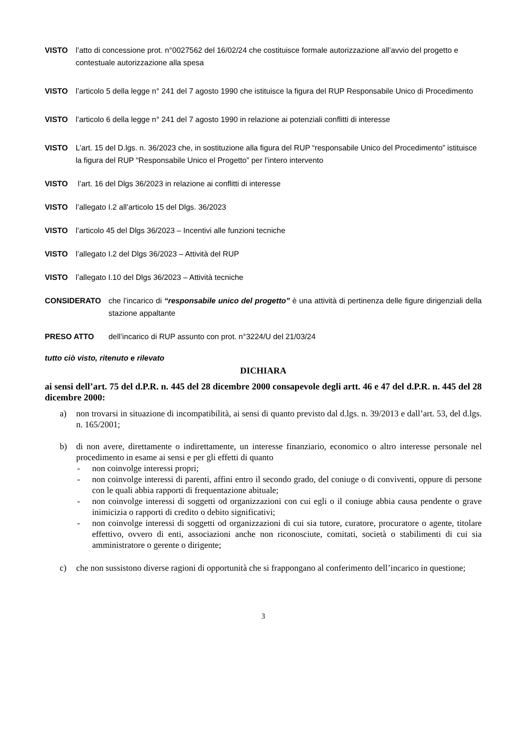VISTO l’atto di concessione prot. n°0027562 del 16/02/24 che costituisce formale autorizzazione all’avvio del progetto e contestuale autorizzazione alla spesa
VISTO l’articolo 5 della legge n° 241 del 7 agosto 1990 che istituisce la figura del RUP Responsabile Unico di Procedimento
VISTO l’articolo 6 della legge n° 241 del 7 agosto 1990 in relazione ai potenziali conflitti di interesse
VISTO L’art. 15 del D.lgs. n. 36/2023 che, in sostituzione alla figura del RUP “responsabile Unico del Procedimento” istituisce la figura del RUP “Responsabile Unico el Progetto” per l’intero intervento
VISTO l’art. 16 del Dlgs 36/2023 in relazione ai conflitti di interesse
VISTO l’allegato I.2 all’articolo 15 del Dlgs. 36/2023
VISTO l’articolo 45 del Dlgs 36/2023 – Incentivi alle funzioni tecniche
VISTO l’allegato I.2 del Dlgs 36/2023 – Attività del RUP
VISTO l’allegato I.10 del Dlgs 36/2023 – Attività tecniche
CONSIDERATO che l’incarico di “responsabile unico del progetto” è una attività di pertinenza delle figure dirigenziali della stazione appaltante
PRESO ATTO dell’incarico di RUP assunto con prot. n°3224/U del 21/03/24
tutto ciò visto, ritenuto e rilevato
DICHIARA
ai sensi dell’art. 75 del d.P.R. n. 445 del 28 dicembre 2000 consapevole degli artt. 46 e 47 del d.P.R. n. 445 del 28 dicembre 2000:
a) non trovarsi in situazione di incompatibilità, ai sensi di quanto previsto dal d.lgs. n. 39/2013 e dall’art. 53, del d.lgs. n. 165/2001;
b) di non avere, direttamente o indirettamente, un interesse finanziario, economico o altro interesse personale nel procedimento in esame ai sensi e per gli effetti di quanto
- non coinvolge interessi propri;
- non coinvolge interessi di parenti, affini entro il secondo grado, del coniuge o di conviventi, oppure di persone con le quali abbia rapporti di frequentazione abituale;
- non coinvolge interessi di soggetti od organizzazioni con cui egli o il coniuge abbia causa pendente o grave inimicizia o rapporti di credito o debito significativi;
- non coinvolge interessi di soggetti od organizzazioni di cui sia tutore, curatore, procuratore o agente, titolare effettivo, ovvero di enti, associazioni anche non riconosciute, comitati, società o stabilimenti di cui sia amministratore o gerente o dirigente;
c) che non sussistono diverse ragioni di opportunità che si frappongano al conferimento dell’incarico in questione;
3